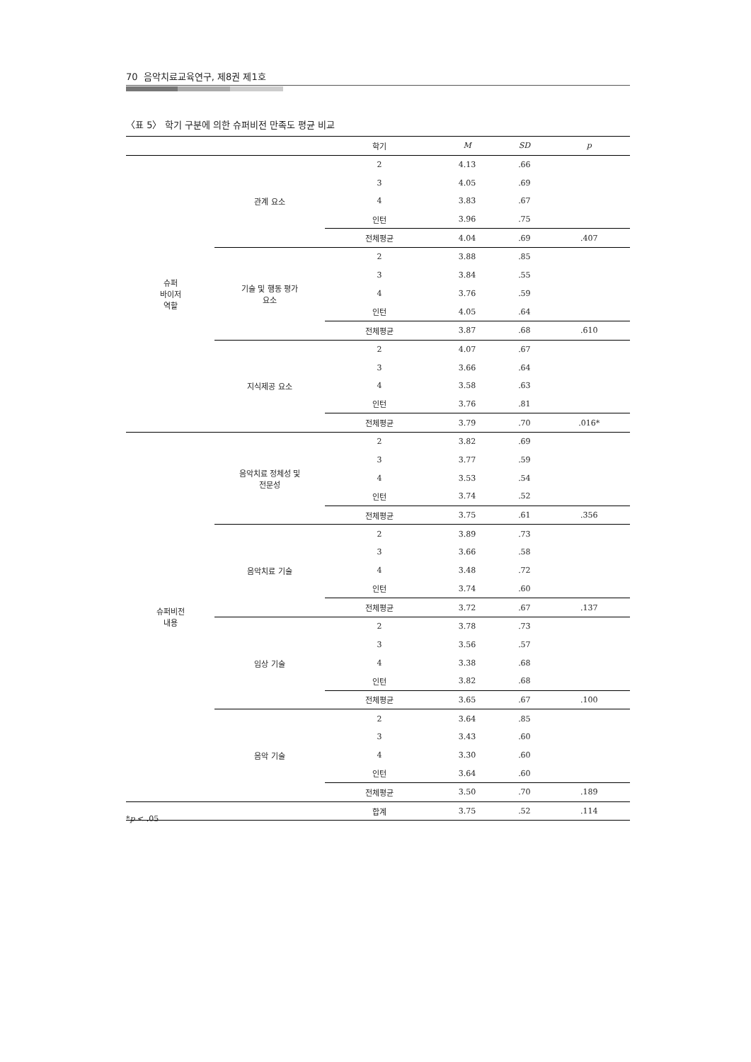70 음악치료교육연구, 제8권 제1호
〈표 5〉 학기 구분에 의한 슈퍼비전 만족도 평균 비교
| | | 학기 | M | SD | p |
| --- | --- | --- | --- | --- | --- |
| 슈퍼 바이저 역할 | 관계 요소 | 2 | 4.13 | .66 | |
| | | 3 | 4.05 | .69 | |
| | | 4 | 3.83 | .67 | |
| | | 인턴 | 3.96 | .75 | |
| | | 전체평균 | 4.04 | .69 | .407 |
| | 기술 및 행동 평가 요소 | 2 | 3.88 | .85 | |
| | | 3 | 3.84 | .55 | |
| | | 4 | 3.76 | .59 | |
| | | 인턴 | 4.05 | .64 | |
| | | 전체평균 | 3.87 | .68 | .610 |
| | 지식제공 요소 | 2 | 4.07 | .67 | |
| | | 3 | 3.66 | .64 | |
| | | 4 | 3.58 | .63 | |
| | | 인턴 | 3.76 | .81 | |
| | | 전체평균 | 3.79 | .70 | .016* |
| 슈퍼비전 내용 | 음악치료 정체성 및 전문성 | 2 | 3.82 | .69 | |
| | | 3 | 3.77 | .59 | |
| | | 4 | 3.53 | .54 | |
| | | 인턴 | 3.74 | .52 | |
| | | 전체평균 | 3.75 | .61 | .356 |
| | 음악치료 기술 | 2 | 3.89 | .73 | |
| | | 3 | 3.66 | .58 | |
| | | 4 | 3.48 | .72 | |
| | | 인턴 | 3.74 | .60 | |
| | | 전체평균 | 3.72 | .67 | .137 |
| | 임상 기술 | 2 | 3.78 | .73 | |
| | | 3 | 3.56 | .57 | |
| | | 4 | 3.38 | .68 | |
| | | 인턴 | 3.82 | .68 | |
| | | 전체평균 | 3.65 | .67 | .100 |
| | 음악 기술 | 2 | 3.64 | .85 | |
| | | 3 | 3.43 | .60 | |
| | | 4 | 3.30 | .60 | |
| | | 인턴 | 3.64 | .60 | |
| | | 전체평균 | 3.50 | .70 | .189 |
| | | 합계 | 3.75 | .52 | .114 |
*p < .05